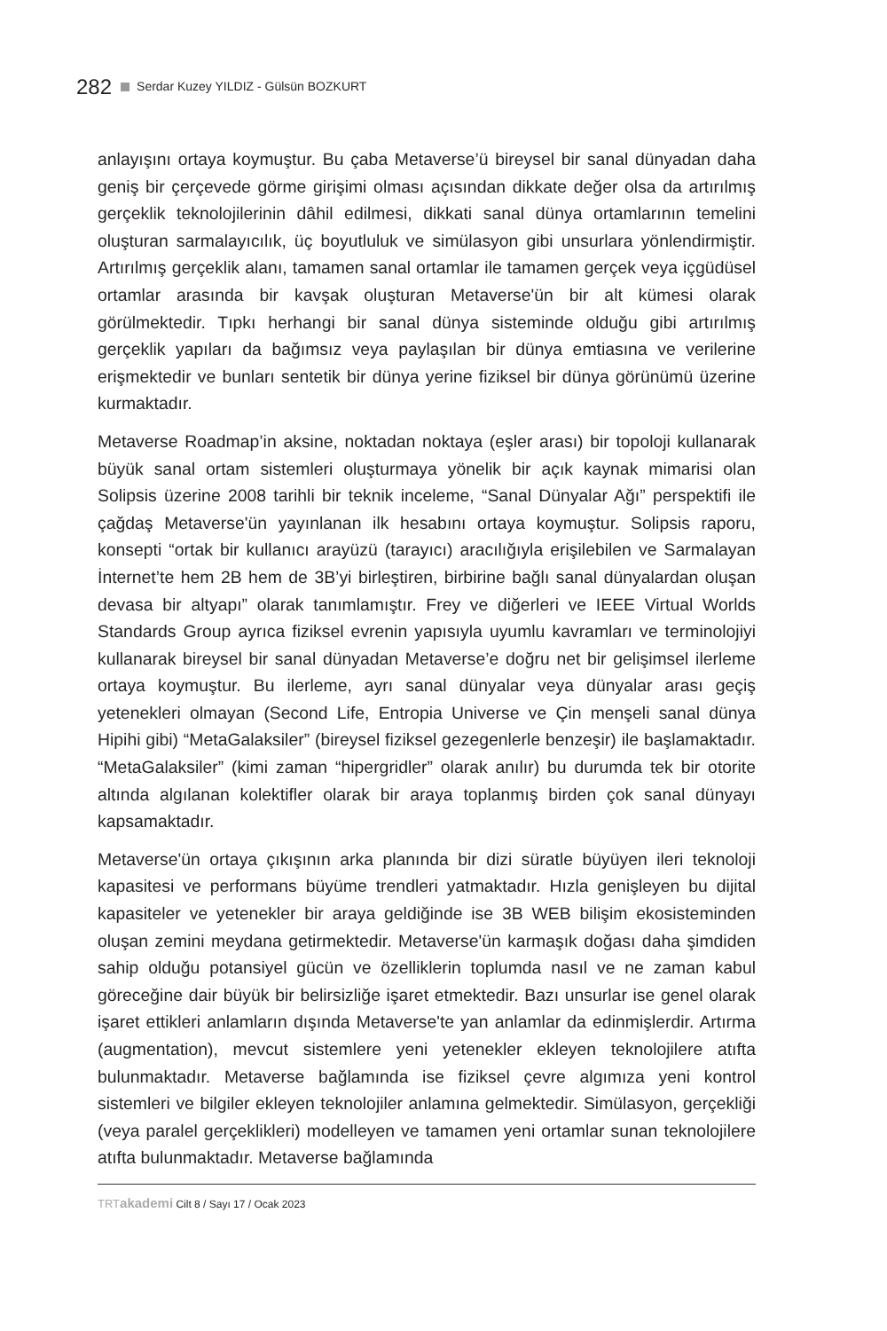282 Serdar Kuzey YILDIZ - Gülsün BOZKURT
anlayışını ortaya koymuştur. Bu çaba Metaverse’ü bireysel bir sanal dünyadan daha geniş bir çerçevede görme girişimi olması açısından dikkate değer olsa da artırılmış gerçeklik teknolojilerinin dâhil edilmesi, dikkati sanal dünya ortamlarının temelini oluşturan sarmalayıcılık, üç boyutluluk ve simülasyon gibi unsurlara yönlendirmiştir. Artırılmış gerçeklik alanı, tamamen sanal ortamlar ile tamamen gerçek veya içgüdüsel ortamlar arasında bir kavşak oluşturan Metaverse'ün bir alt kümesi olarak görülmektedir. Tıpkı herhangi bir sanal dünya sisteminde olduğu gibi artırılmış gerçeklik yapıları da bağımsız veya paylaşılan bir dünya emtiasına ve verilerine erişmektedir ve bunları sentetik bir dünya yerine fiziksel bir dünya görünümü üzerine kurmaktadır.
Metaverse Roadmap’in aksine, noktadan noktaya (eşler arası) bir topoloji kullanarak büyük sanal ortam sistemleri oluşturmaya yönelik bir açık kaynak mimarisi olan Solipsis üzerine 2008 tarihli bir teknik inceleme, “Sanal Dünyalar Ağı” perspektifi ile çağdaş Metaverse'ün yayınlanan ilk hesabını ortaya koymuştur. Solipsis raporu, konsepti “ortak bir kullanıcı arayüzü (tarayıcı) aracılığıyla erişilebilen ve Sarmalayan İnternet’te hem 2B hem de 3B’yi birleştiren, birbirine bağlı sanal dünyalardan oluşan devasa bir altyapı” olarak tanımlamıştır. Frey ve diğerleri ve IEEE Virtual Worlds Standards Group ayrıca fiziksel evrenin yapısıyla uyumlu kavramları ve terminolojiyi kullanarak bireysel bir sanal dünyadan Metaverse’e doğru net bir gelişimsel ilerleme ortaya koymuştur. Bu ilerleme, ayrı sanal dünyalar veya dünyalar arası geçiş yetenekleri olmayan (Second Life, Entropia Universe ve Çin menşeli sanal dünya Hipihi gibi) “MetaGalaksiler” (bireysel fiziksel gezegenlerle benzeşir) ile başlamaktadır. “MetaGalaksiler” (kimi zaman “hipergridler” olarak anılır) bu durumda tek bir otorite altında algılanan kolektifler olarak bir araya toplanmış birden çok sanal dünyayı kapsamaktadır.
Metaverse'ün ortaya çıkışının arka planında bir dizi süratle büyüyen ileri teknoloji kapasitesi ve performans büyüme trendleri yatmaktadır. Hızla genişleyen bu dijital kapasiteler ve yetenekler bir araya geldiğinde ise 3B WEB bilişim ekosisteminden oluşan zemini meydana getirmektedir. Metaverse'ün karmaşık doğası daha şimdiden sahip olduğu potansiyel gücün ve özelliklerin toplumda nasıl ve ne zaman kabul göreceğine dair büyük bir belirsizliğe işaret etmektedir. Bazı unsurlar ise genel olarak işaret ettikleri anlamların dışında Metaverse'te yan anlamlar da edinmişlerdir. Artırma (augmentation), mevcut sistemlere yeni yetenekler ekleyen teknolojilere atıfta bulunmaktadır. Metaverse bağlamında ise fiziksel çevre algımıza yeni kontrol sistemleri ve bilgiler ekleyen teknolojiler anlamına gelmektedir. Simülasyon, gerçekliği (veya paralel gerçeklikleri) modelleyen ve tamamen yeni ortamlar sunan teknolojilere atıfta bulunmaktadır. Metaverse bağlamında
TRT akademi Cilt 8 / Sayı 17 / Ocak 2023